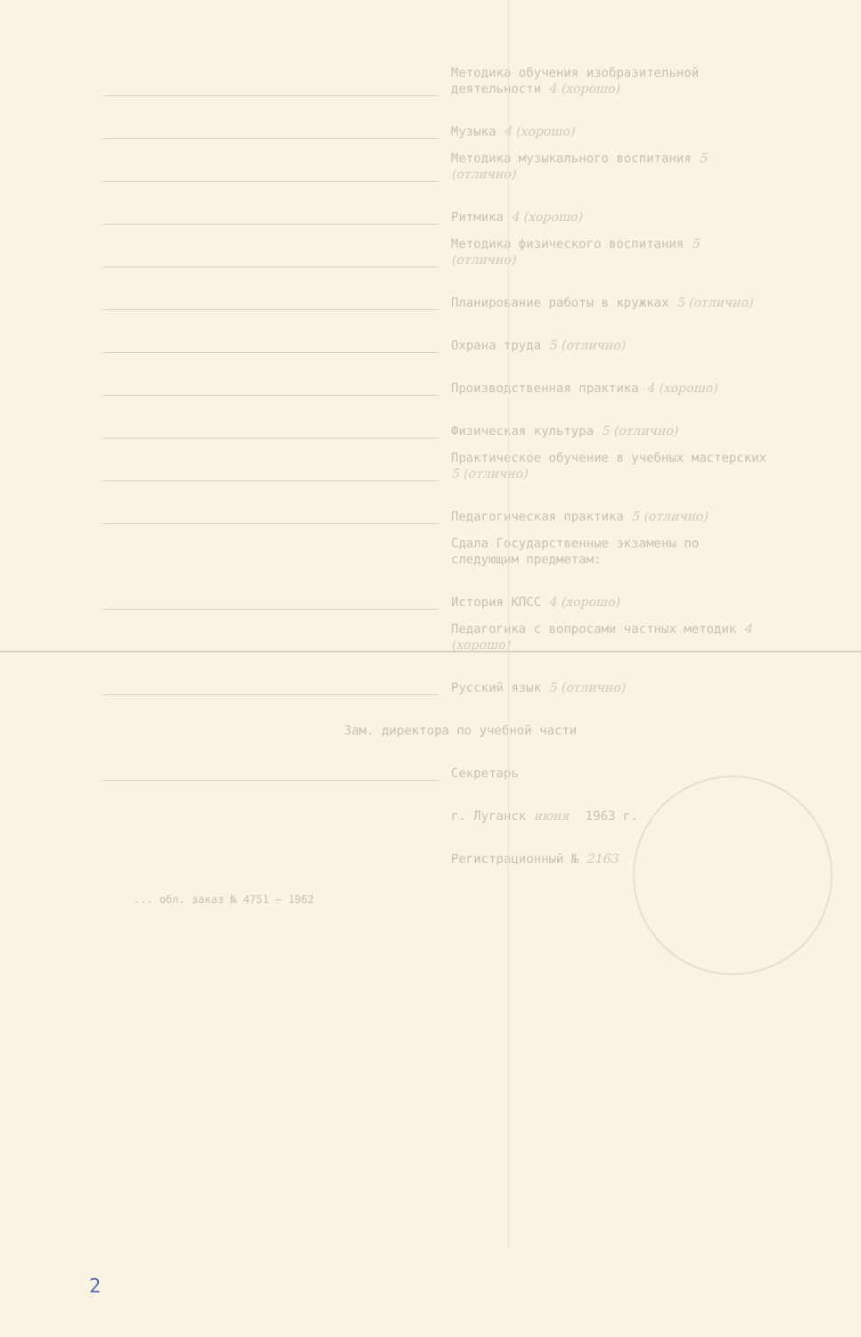Методика обучения изобразительной деятельности 4 (хорошо)
Музыка 4 (хорошо)
Методика музыкального воспитания 5 (отлично)
Ритмика 4 (хорошо)
Методика физического воспитания 5 (отлично)
Планирование работы в кружках 5 (отлично)
Охрана труда 5 (отлично)
Производственная практика 4 (хорошо)
Физическая культура 5 (отлично)
Практическое обучение в учебных мастерских 5 (отлично)
Педагогическая практика 5 (отлично)
Сдала Государственные экзамены по следующим предметам:
История КПСС 4 (хорошо)
Педагогика с вопросами частных методик 4 (хорошо)
Русский язык 5 (отлично)
Зам. директора по учебной части
Секретарь
г. Луганск июня 1963 г.
Регистрационный № 2163
... обл. заказ № 4751 — 1962
2